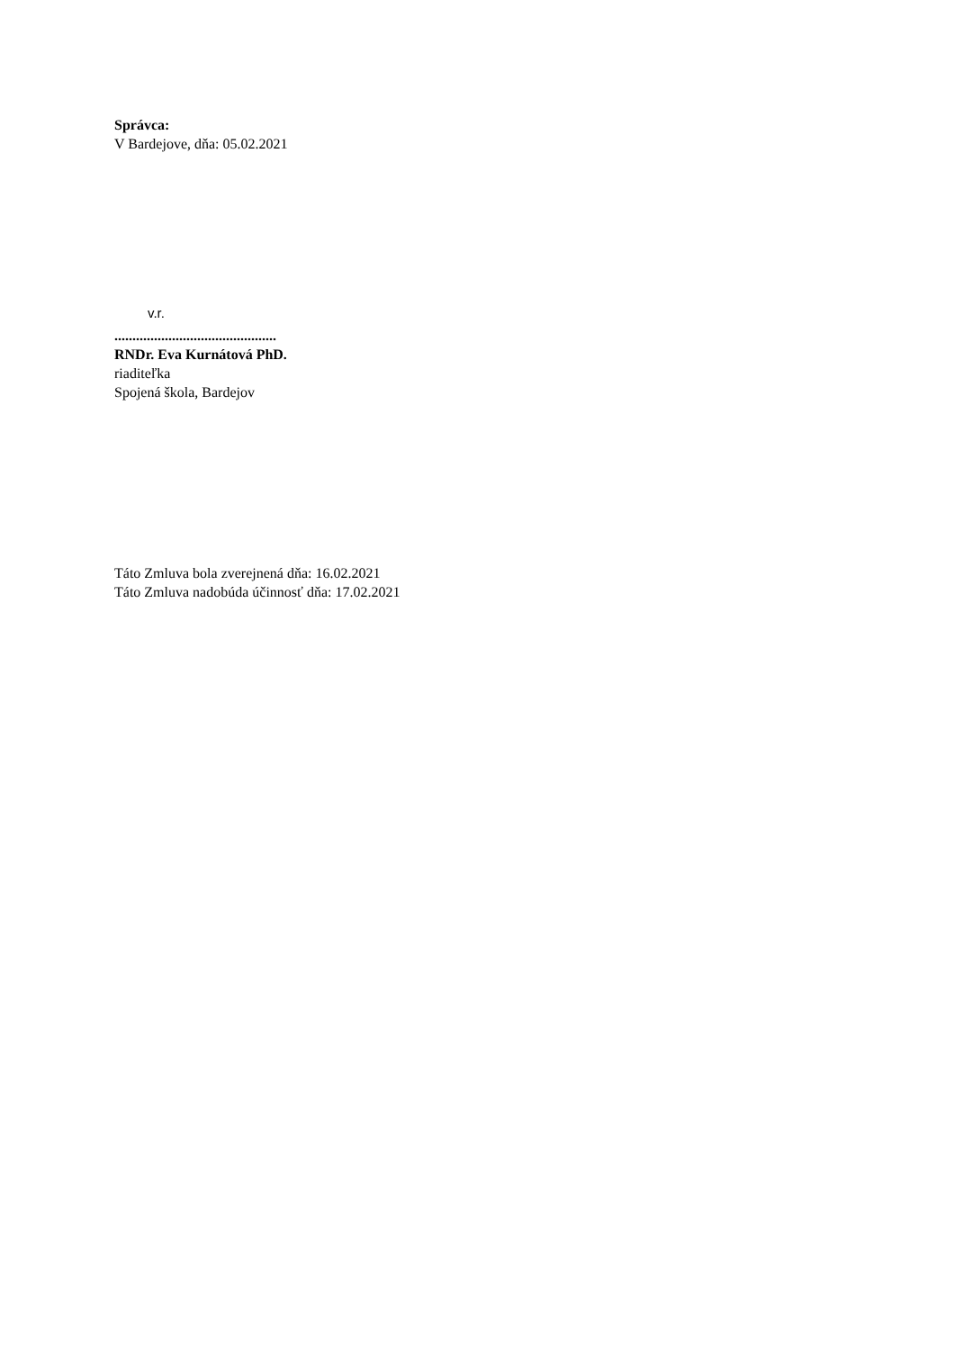Správca:
V Bardejove, dňa: 05.02.2021
v.r.
.............................................
RNDr. Eva Kurnátová PhD.
riaditeľka
Spojená škola, Bardejov
Táto Zmluva bola zverejnená dňa: 16.02.2021
Táto Zmluva nadobúda účinnosť dňa: 17.02.2021